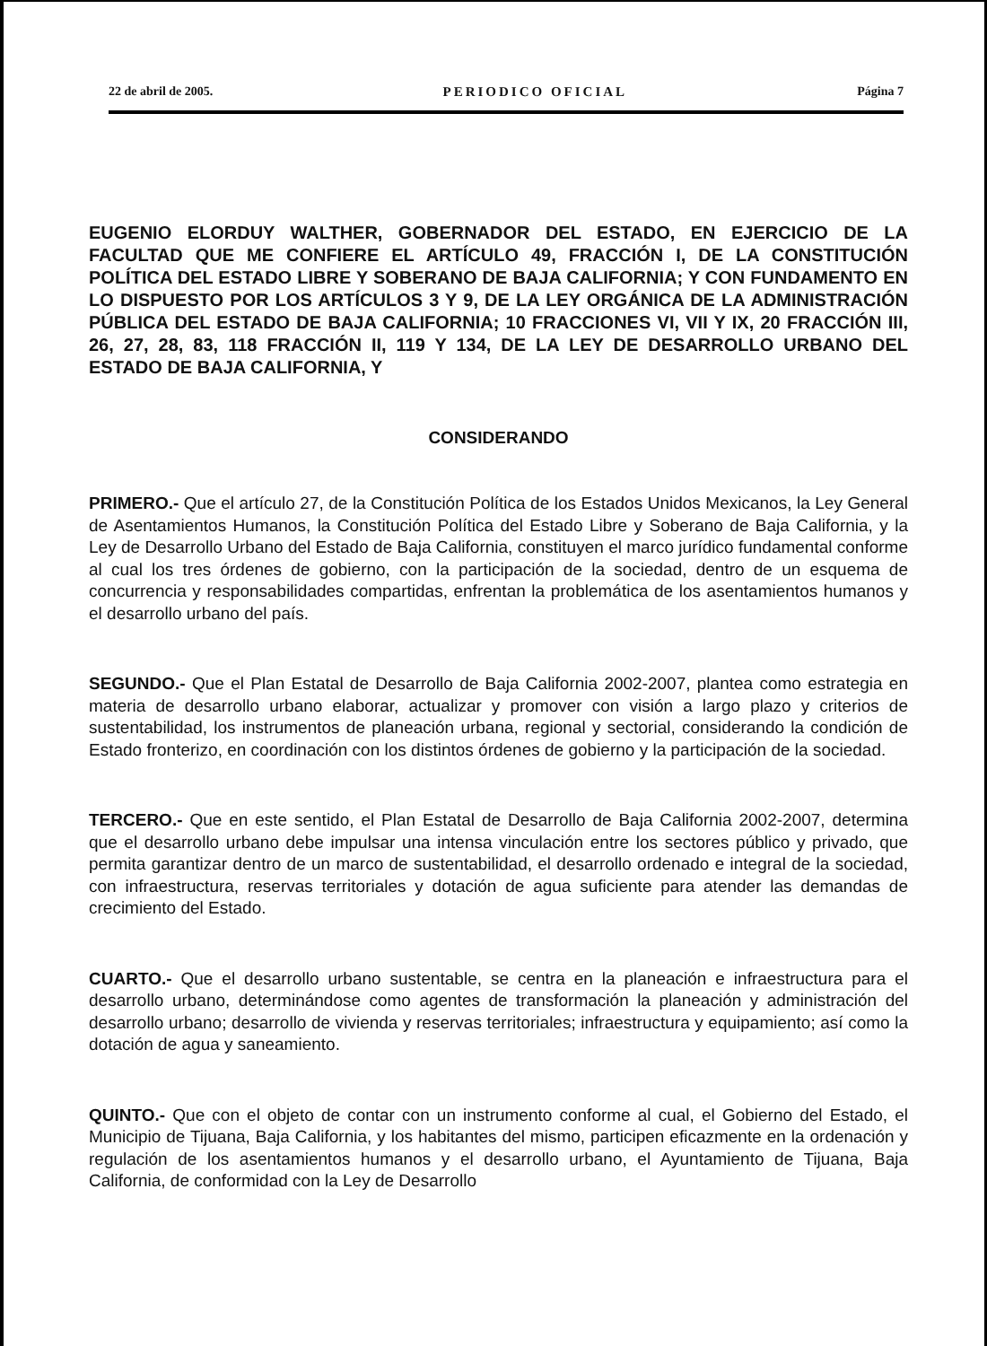22 de abril de 2005. PERIODICO OFICIAL Página 7
EUGENIO ELORDUY WALTHER, GOBERNADOR DEL ESTADO, EN EJERCICIO DE LA FACULTAD QUE ME CONFIERE EL ARTÍCULO 49, FRACCIÓN I, DE LA CONSTITUCIÓN POLÍTICA DEL ESTADO LIBRE Y SOBERANO DE BAJA CALIFORNIA; Y CON FUNDAMENTO EN LO DISPUESTO POR LOS ARTÍCULOS 3 Y 9, DE LA LEY ORGÁNICA DE LA ADMINISTRACIÓN PÚBLICA DEL ESTADO DE BAJA CALIFORNIA; 10 FRACCIONES VI, VII Y IX, 20 FRACCIÓN III, 26, 27, 28, 83, 118 FRACCIÓN II, 119 Y 134, DE LA LEY DE DESARROLLO URBANO DEL ESTADO DE BAJA CALIFORNIA, Y
CONSIDERANDO
PRIMERO.- Que el artículo 27, de la Constitución Política de los Estados Unidos Mexicanos, la Ley General de Asentamientos Humanos, la Constitución Política del Estado Libre y Soberano de Baja California, y la Ley de Desarrollo Urbano del Estado de Baja California, constituyen el marco jurídico fundamental conforme al cual los tres órdenes de gobierno, con la participación de la sociedad, dentro de un esquema de concurrencia y responsabilidades compartidas, enfrentan la problemática de los asentamientos humanos y el desarrollo urbano del país.
SEGUNDO.- Que el Plan Estatal de Desarrollo de Baja California 2002-2007, plantea como estrategia en materia de desarrollo urbano elaborar, actualizar y promover con visión a largo plazo y criterios de sustentabilidad, los instrumentos de planeación urbana, regional y sectorial, considerando la condición de Estado fronterizo, en coordinación con los distintos órdenes de gobierno y la participación de la sociedad.
TERCERO.- Que en este sentido, el Plan Estatal de Desarrollo de Baja California 2002-2007, determina que el desarrollo urbano debe impulsar una intensa vinculación entre los sectores público y privado, que permita garantizar dentro de un marco de sustentabilidad, el desarrollo ordenado e integral de la sociedad, con infraestructura, reservas territoriales y dotación de agua suficiente para atender las demandas de crecimiento del Estado.
CUARTO.- Que el desarrollo urbano sustentable, se centra en la planeación e infraestructura para el desarrollo urbano, determinándose como agentes de transformación la planeación y administración del desarrollo urbano; desarrollo de vivienda y reservas territoriales; infraestructura y equipamiento; así como la dotación de agua y saneamiento.
QUINTO.- Que con el objeto de contar con un instrumento conforme al cual, el Gobierno del Estado, el Municipio de Tijuana, Baja California, y los habitantes del mismo, participen eficazmente en la ordenación y regulación de los asentamientos humanos y el desarrollo urbano, el Ayuntamiento de Tijuana, Baja California, de conformidad con la Ley de Desarrollo